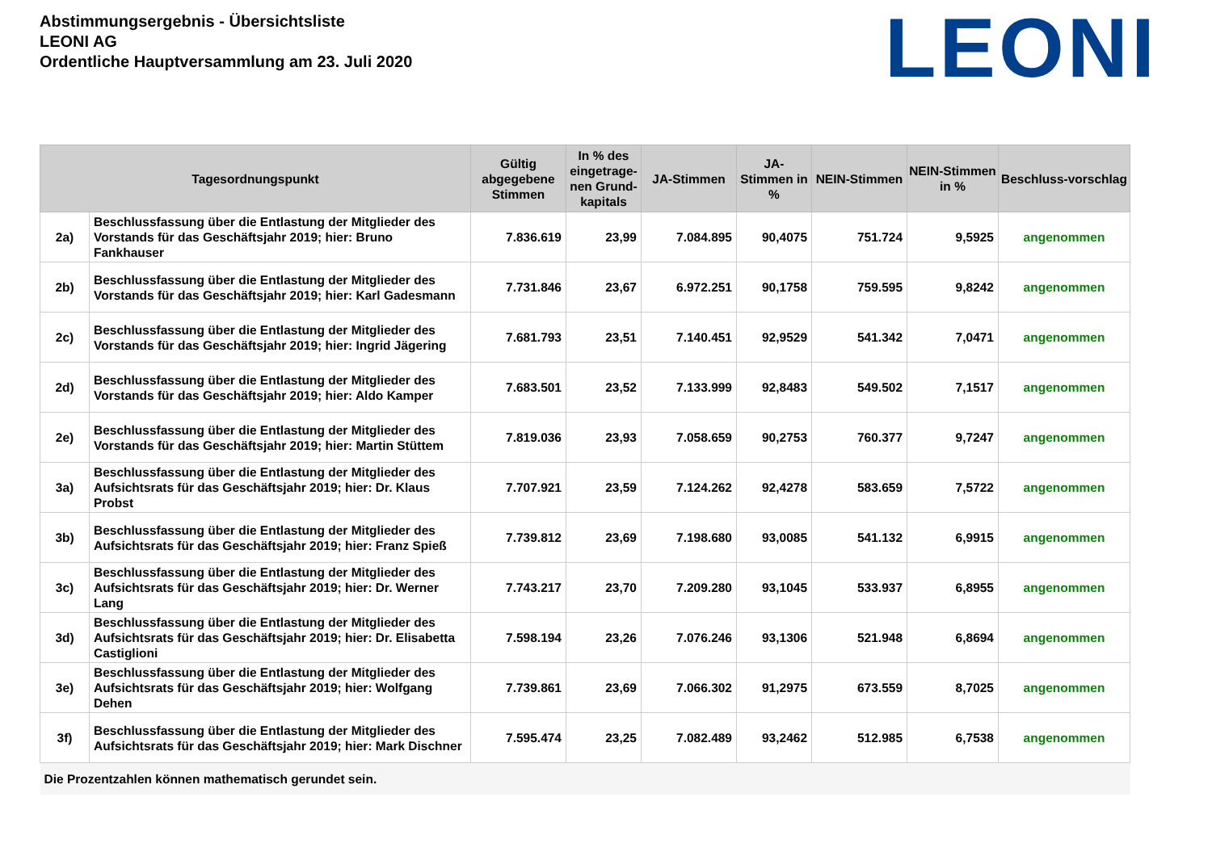Abstimmungsergebnis - Übersichtsliste
LEONI AG
Ordentliche Hauptversammlung am 23. Juli 2020
LEONI
| Tagesordnungspunkt | | Gültig abgegebene Stimmen | In % des eingetrage-nen Grund-kapitals | JA-Stimmen | JA-Stimmen in % | NEIN-Stimmen | NEIN-Stimmen in % | Beschluss-vorschlag |
| --- | --- | --- | --- | --- | --- | --- | --- | --- |
| 2a) | Beschlussfassung über die Entlastung der Mitglieder des Vorstands für das Geschäftsjahr 2019; hier: Bruno Fankhauser | 7.836.619 | 23,99 | 7.084.895 | 90,4075 | 751.724 | 9,5925 | angenommen |
| 2b) | Beschlussfassung über die Entlastung der Mitglieder des Vorstands für das Geschäftsjahr 2019; hier: Karl Gadesmann | 7.731.846 | 23,67 | 6.972.251 | 90,1758 | 759.595 | 9,8242 | angenommen |
| 2c) | Beschlussfassung über die Entlastung der Mitglieder des Vorstands für das Geschäftsjahr 2019; hier: Ingrid Jägering | 7.681.793 | 23,51 | 7.140.451 | 92,9529 | 541.342 | 7,0471 | angenommen |
| 2d) | Beschlussfassung über die Entlastung der Mitglieder des Vorstands für das Geschäftsjahr 2019; hier: Aldo Kamper | 7.683.501 | 23,52 | 7.133.999 | 92,8483 | 549.502 | 7,1517 | angenommen |
| 2e) | Beschlussfassung über die Entlastung der Mitglieder des Vorstands für das Geschäftsjahr 2019; hier: Martin Stüttem | 7.819.036 | 23,93 | 7.058.659 | 90,2753 | 760.377 | 9,7247 | angenommen |
| 3a) | Beschlussfassung über die Entlastung der Mitglieder des Aufsichtsrats für das Geschäftsjahr 2019; hier: Dr. Klaus Probst | 7.707.921 | 23,59 | 7.124.262 | 92,4278 | 583.659 | 7,5722 | angenommen |
| 3b) | Beschlussfassung über die Entlastung der Mitglieder des Aufsichtsrats für das Geschäftsjahr 2019; hier: Franz Spieß | 7.739.812 | 23,69 | 7.198.680 | 93,0085 | 541.132 | 6,9915 | angenommen |
| 3c) | Beschlussfassung über die Entlastung der Mitglieder des Aufsichtsrats für das Geschäftsjahr 2019; hier: Dr. Werner Lang | 7.743.217 | 23,70 | 7.209.280 | 93,1045 | 533.937 | 6,8955 | angenommen |
| 3d) | Beschlussfassung über die Entlastung der Mitglieder des Aufsichtsrats für das Geschäftsjahr 2019; hier: Dr. Elisabetta Castiglioni | 7.598.194 | 23,26 | 7.076.246 | 93,1306 | 521.948 | 6,8694 | angenommen |
| 3e) | Beschlussfassung über die Entlastung der Mitglieder des Aufsichtsrats für das Geschäftsjahr 2019; hier: Wolfgang Dehen | 7.739.861 | 23,69 | 7.066.302 | 91,2975 | 673.559 | 8,7025 | angenommen |
| 3f) | Beschlussfassung über die Entlastung der Mitglieder des Aufsichtsrats für das Geschäftsjahr 2019; hier: Mark Dischner | 7.595.474 | 23,25 | 7.082.489 | 93,2462 | 512.985 | 6,7538 | angenommen |
| Die Prozentzahlen können mathematisch gerundet sein. | | | | | | | | |